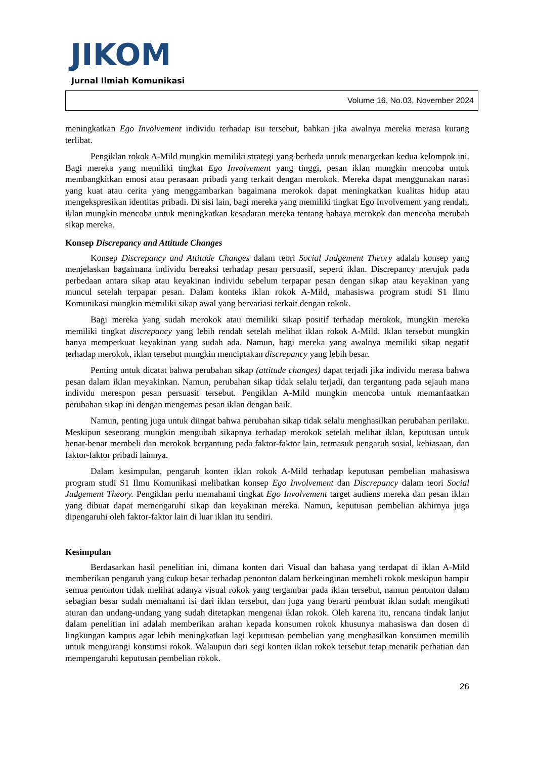JIKOM
Jurnal Ilmiah Komunikasi
Volume 16, No.03, November 2024
meningkatkan Ego Involvement individu terhadap isu tersebut, bahkan jika awalnya mereka merasa kurang terlibat.
Pengiklan rokok A-Mild mungkin memiliki strategi yang berbeda untuk menargetkan kedua kelompok ini. Bagi mereka yang memiliki tingkat Ego Involvement yang tinggi, pesan iklan mungkin mencoba untuk membangkitkan emosi atau perasaan pribadi yang terkait dengan merokok. Mereka dapat menggunakan narasi yang kuat atau cerita yang menggambarkan bagaimana merokok dapat meningkatkan kualitas hidup atau mengekspresikan identitas pribadi. Di sisi lain, bagi mereka yang memiliki tingkat Ego Involvement yang rendah, iklan mungkin mencoba untuk meningkatkan kesadaran mereka tentang bahaya merokok dan mencoba merubah sikap mereka.
Konsep Discrepancy and Attitude Changes
Konsep Discrepancy and Attitude Changes dalam teori Social Judgement Theory adalah konsep yang menjelaskan bagaimana individu bereaksi terhadap pesan persuasif, seperti iklan. Discrepancy merujuk pada perbedaan antara sikap atau keyakinan individu sebelum terpapar pesan dengan sikap atau keyakinan yang muncul setelah terpapar pesan. Dalam konteks iklan rokok A-Mild, mahasiswa program studi S1 Ilmu Komunikasi mungkin memiliki sikap awal yang bervariasi terkait dengan rokok.
Bagi mereka yang sudah merokok atau memiliki sikap positif terhadap merokok, mungkin mereka memiliki tingkat discrepancy yang lebih rendah setelah melihat iklan rokok A-Mild. Iklan tersebut mungkin hanya memperkuat keyakinan yang sudah ada. Namun, bagi mereka yang awalnya memiliki sikap negatif terhadap merokok, iklan tersebut mungkin menciptakan discrepancy yang lebih besar.
Penting untuk dicatat bahwa perubahan sikap (attitude changes) dapat terjadi jika individu merasa bahwa pesan dalam iklan meyakinkan. Namun, perubahan sikap tidak selalu terjadi, dan tergantung pada sejauh mana individu merespon pesan persuasif tersebut. Pengiklan A-Mild mungkin mencoba untuk memanfaatkan perubahan sikap ini dengan mengemas pesan iklan dengan baik.
Namun, penting juga untuk diingat bahwa perubahan sikap tidak selalu menghasilkan perubahan perilaku. Meskipun seseorang mungkin mengubah sikapnya terhadap merokok setelah melihat iklan, keputusan untuk benar-benar membeli dan merokok bergantung pada faktor-faktor lain, termasuk pengaruh sosial, kebiasaan, dan faktor-faktor pribadi lainnya.
Dalam kesimpulan, pengaruh konten iklan rokok A-Mild terhadap keputusan pembelian mahasiswa program studi S1 Ilmu Komunikasi melibatkan konsep Ego Involvement dan Discrepancy dalam teori Social Judgement Theory. Pengiklan perlu memahami tingkat Ego Involvement target audiens mereka dan pesan iklan yang dibuat dapat memengaruhi sikap dan keyakinan mereka. Namun, keputusan pembelian akhirnya juga dipengaruhi oleh faktor-faktor lain di luar iklan itu sendiri.
Kesimpulan
Berdasarkan hasil penelitian ini, dimana konten dari Visual dan bahasa yang terdapat di iklan A-Mild memberikan pengaruh yang cukup besar terhadap penonton dalam berkeinginan membeli rokok meskipun hampir semua penonton tidak melihat adanya visual rokok yang tergambar pada iklan tersebut, namun penonton dalam sebagian besar sudah memahami isi dari iklan tersebut, dan juga yang berarti pembuat iklan sudah mengikuti aturan dan undang-undang yang sudah ditetapkan mengenai iklan rokok. Oleh karena itu, rencana tindak lanjut dalam penelitian ini adalah memberikan arahan kepada konsumen rokok khusunya mahasiswa dan dosen di lingkungan kampus agar lebih meningkatkan lagi keputusan pembelian yang menghasilkan konsumen memilih untuk mengurangi konsumsi rokok. Walaupun dari segi konten iklan rokok tersebut tetap menarik perhatian dan mempengaruhi keputusan pembelian rokok.
26